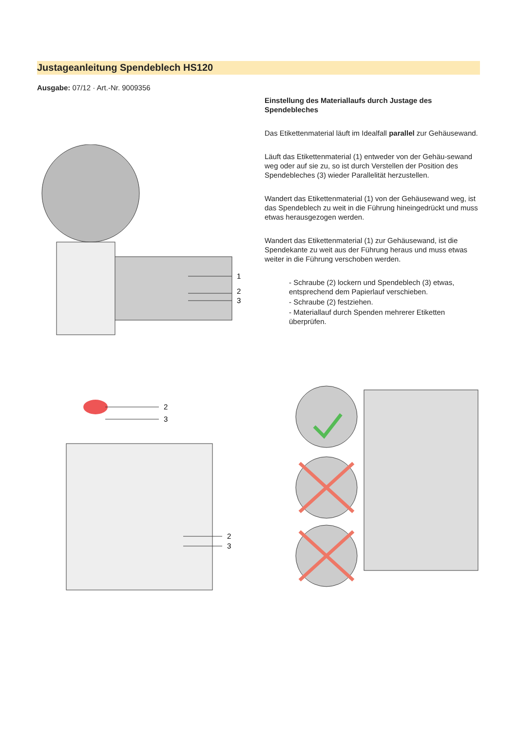Justageanleitung Spendeblech HS120
Ausgabe: 07/12 · Art.-Nr. 9009356
1
2
3
Einstellung des Materiallaufs durch Justage des Spendebleches
Das Etikettenmaterial läuft im Idealfall parallel zur Gehäusewand.
Läuft das Etikettenmaterial (1) entweder von der Gehäu-sewand weg oder auf sie zu, so ist durch Verstellen der Position des Spendebleches (3) wieder Parallelität herzustellen.
Wandert das Etikettenmaterial (1) von der Gehäusewand weg, ist das Spendeblech zu weit in die Führung hineingedrückt und muss etwas herausgezogen werden.
Wandert das Etikettenmaterial (1) zur Gehäusewand, ist die Spendekante zu weit aus der Führung heraus und muss etwas weiter in die Führung verschoben werden.
- Schraube (2) lockern und Spendeblech (3) etwas, entsprechend dem Papierlauf verschieben.
- Schraube (2) festziehen.
- Materiallauf durch Spenden mehrerer Etiketten überprüfen.
2
3
2
3